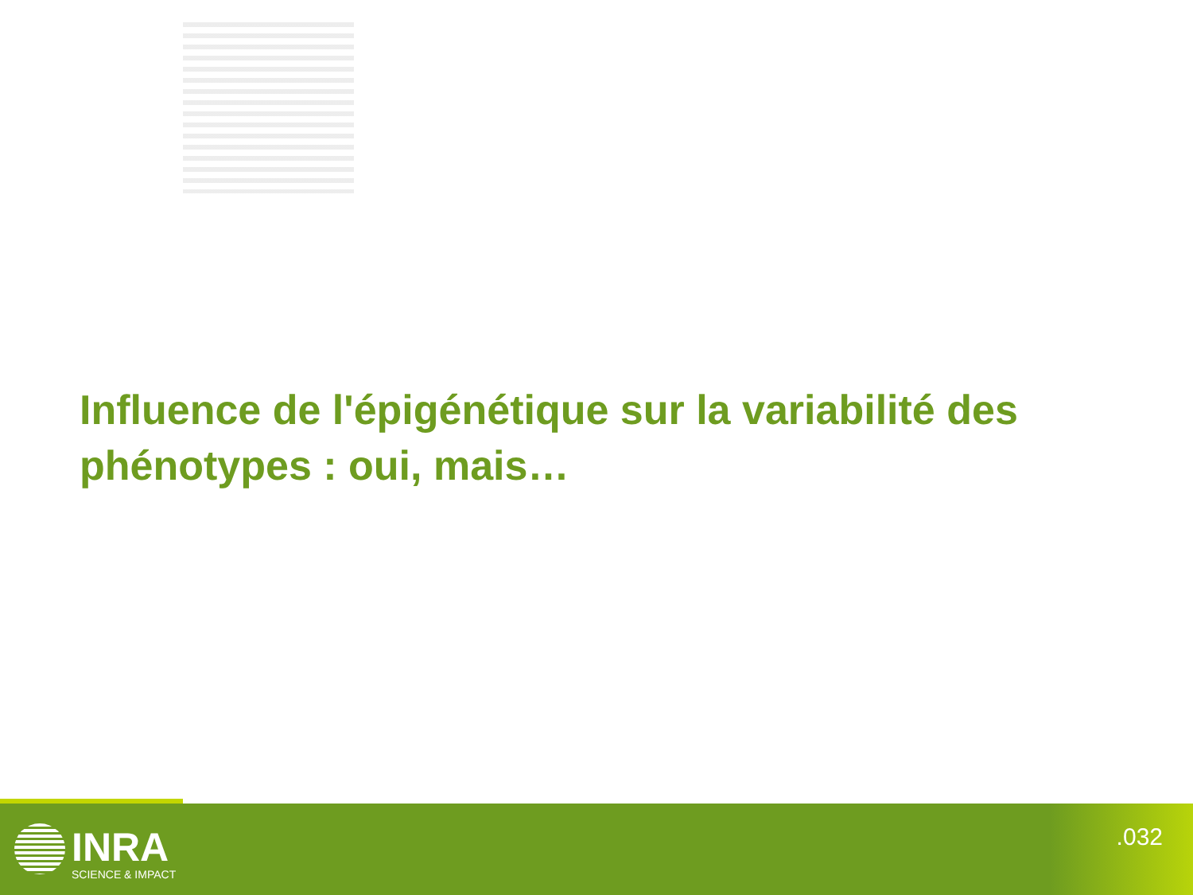Influence de l'épigénétique sur la variabilité des phénotypes : oui, mais…
INRA
SCIENCE & IMPACT
.032